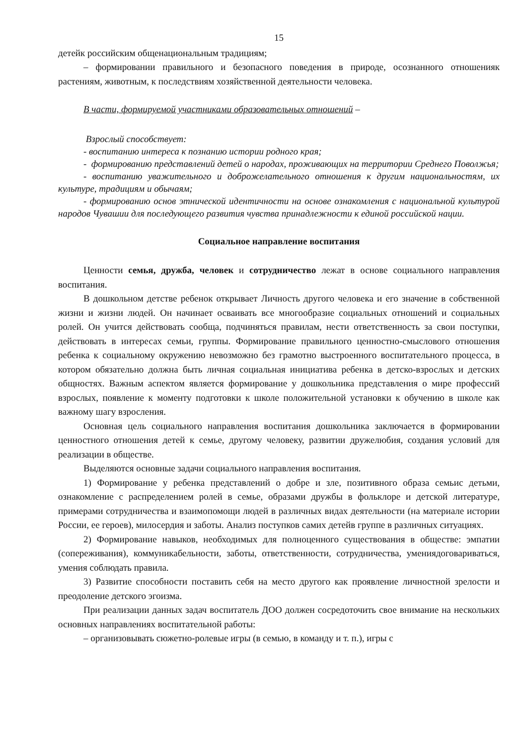15
детейк российским общенациональным традициям;
– формировании правильного и безопасного поведения в природе, осознанного отношенияк растениям, животным, к последствиям хозяйственной деятельности человека.
В части, формируемой участниками образовательных отношений –
Взрослый способствует:
- воспитанию интереса к познанию истории родного края;
- формированию представлений детей о народах, проживающих на территории Среднего Поволжья;
- воспитанию уважительного и доброжелательного отношения к другим национальностям, их культуре, традициям и обычаям;
- формированию основ этнической идентичности на основе ознакомления с национальной культурой народов Чувашии для последующего развития чувства принадлежности к единой российской нации.
Социальное направление воспитания
Ценности семья, дружба, человек и сотрудничество лежат в основе социального направления воспитания.
В дошкольном детстве ребенок открывает Личность другого человека и его значение в собственной жизни и жизни людей. Он начинает осваивать все многообразие социальных отношений и социальных ролей. Он учится действовать сообща, подчиняться правилам, нести ответственность за свои поступки, действовать в интересах семьи, группы. Формирование правильного ценностно-смыслового отношения ребенка к социальному окружению невозможно без грамотно выстроенного воспитательного процесса, в котором обязательно должна быть личная социальная инициатива ребенка в детско-взрослых и детских общностях. Важным аспектом является формирование у дошкольника представления о мире профессий взрослых, появление к моменту подготовки к школе положительной установки к обучению в школе как важному шагу взросления.
Основная цель социального направления воспитания дошкольника заключается в формировании ценностного отношения детей к семье, другому человеку, развитии дружелюбия, создания условий для реализации в обществе.
Выделяются основные задачи социального направления воспитания.
1) Формирование у ребенка представлений о добре и зле, позитивного образа семьис детьми, ознакомление с распределением ролей в семье, образами дружбы в фольклоре и детской литературе, примерами сотрудничества и взаимопомощи людей в различных видах деятельности (на материале истории России, ее героев), милосердия и заботы. Анализ поступков самих детейв группе в различных ситуациях.
2) Формирование навыков, необходимых для полноценного существования в обществе: эмпатии (сопереживания), коммуникабельности, заботы, ответственности, сотрудничества, умениядоговариваться, умения соблюдать правила.
3) Развитие способности поставить себя на место другого как проявление личностной зрелости и преодоление детского эгоизма.
При реализации данных задач воспитатель ДОО должен сосредоточить свое внимание на нескольких основных направлениях воспитательной работы:
– организовывать сюжетно-ролевые игры (в семью, в команду и т. п.), игры с